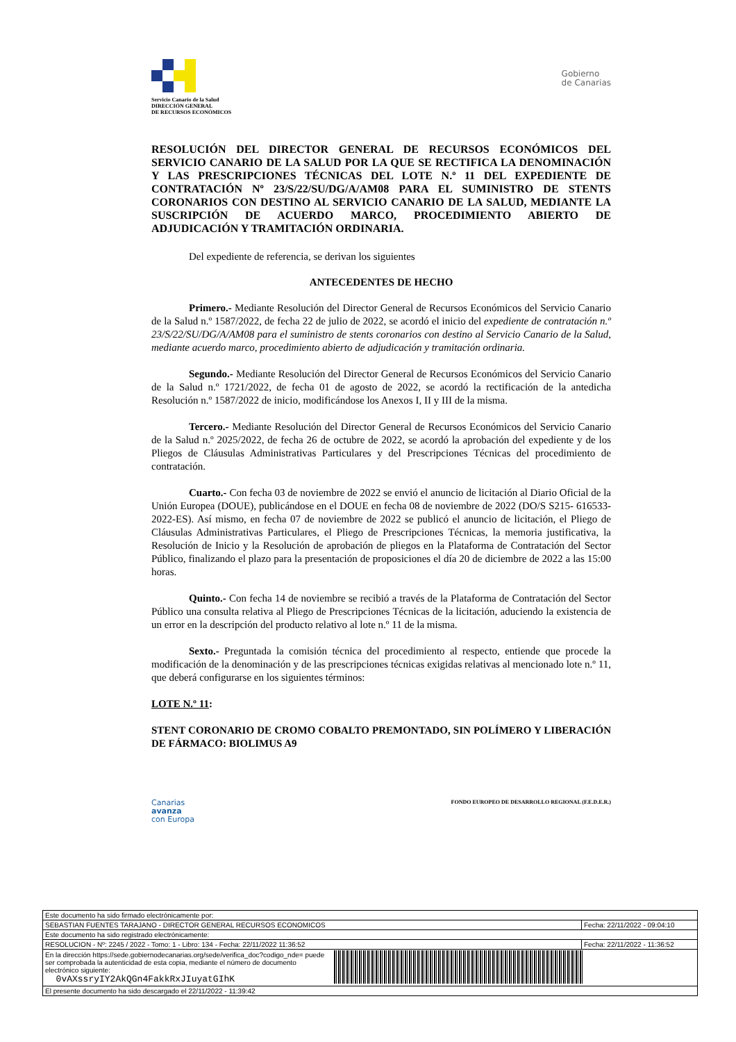Servicio Canario de la Salud
DIRECCIÓN GENERAL
DE RECURSOS ECONÓMICOS
Gobierno
de Canarias
RESOLUCIÓN DEL DIRECTOR GENERAL DE RECURSOS ECONÓMICOS DEL SERVICIO CANARIO DE LA SALUD POR LA QUE SE RECTIFICA LA DENOMINACIÓN Y LAS PRESCRIPCIONES TÉCNICAS DEL LOTE N.º 11 DEL EXPEDIENTE DE CONTRATACIÓN Nº 23/S/22/SU/DG/A/AM08 PARA EL SUMINISTRO DE STENTS CORONARIOS CON DESTINO AL SERVICIO CANARIO DE LA SALUD, MEDIANTE LA SUSCRIPCIÓN DE ACUERDO MARCO, PROCEDIMIENTO ABIERTO DE ADJUDICACIÓN Y TRAMITACIÓN ORDINARIA.
Del expediente de referencia, se derivan los siguientes
ANTECEDENTES DE HECHO
Primero.- Mediante Resolución del Director General de Recursos Económicos del Servicio Canario de la Salud n.º 1587/2022, de fecha 22 de julio de 2022, se acordó el inicio del expediente de contratación n.º 23/S/22/SU/DG/A/AM08 para el suministro de stents coronarios con destino al Servicio Canario de la Salud, mediante acuerdo marco, procedimiento abierto de adjudicación y tramitación ordinaria.
Segundo.- Mediante Resolución del Director General de Recursos Económicos del Servicio Canario de la Salud n.º 1721/2022, de fecha 01 de agosto de 2022, se acordó la rectificación de la antedicha Resolución n.º 1587/2022 de inicio, modificándose los Anexos I, II y III de la misma.
Tercero.- Mediante Resolución del Director General de Recursos Económicos del Servicio Canario de la Salud n.º 2025/2022, de fecha 26 de octubre de 2022, se acordó la aprobación del expediente y de los Pliegos de Cláusulas Administrativas Particulares y del Prescripciones Técnicas del procedimiento de contratación.
Cuarto.- Con fecha 03 de noviembre de 2022 se envió el anuncio de licitación al Diario Oficial de la Unión Europea (DOUE), publicándose en el DOUE en fecha 08 de noviembre de 2022 (DO/S S215- 616533-2022-ES). Así mismo, en fecha 07 de noviembre de 2022 se publicó el anuncio de licitación, el Pliego de Cláusulas Administrativas Particulares, el Pliego de Prescripciones Técnicas, la memoria justificativa, la Resolución de Inicio y la Resolución de aprobación de pliegos en la Plataforma de Contratación del Sector Público, finalizando el plazo para la presentación de proposiciones el día 20 de diciembre de 2022 a las 15:00 horas.
Quinto.- Con fecha 14 de noviembre se recibió a través de la Plataforma de Contratación del Sector Público una consulta relativa al Pliego de Prescripciones Técnicas de la licitación, aduciendo la existencia de un error en la descripción del producto relativo al lote n.º 11 de la misma.
Sexto.- Preguntada la comisión técnica del procedimiento al respecto, entiende que procede la modificación de la denominación y de las prescripciones técnicas exigidas relativas al mencionado lote n.º 11, que deberá configurarse en los siguientes términos:
LOTE N.º 11:
STENT CORONARIO DE CROMO COBALTO PREMONTADO, SIN POLÍMERO Y LIBERACIÓN DE FÁRMACO: BIOLIMUS A9
Canarias
avanza
con Europa
FONDO EUROPEO DE DESARROLLO REGIONAL (F.E.D.E.R.)
| Este documento ha sido firmado electrónicamente por: | | |
| SEBASTIAN FUENTES TARAJANO - DIRECTOR GENERAL RECURSOS ECONOMICOS | | Fecha: 22/11/2022 - 09:04:10 |
| Este documento ha sido registrado electrónicamente: | | |
| RESOLUCION - Nº: 2245 / 2022 - Tomo: 1 - Libro: 134 - Fecha: 22/11/2022 11:36:52 | | Fecha: 22/11/2022 - 11:36:52 |
| En la dirección https://sede.gobiernodecanarias.org/sede/verifica_doc?codigo_nde= puede ser comprobada la autenticidad de esta copia, mediante el número de documento electrónico siguiente: 0vAXssryIY2AkQGn4FakkRxJIuyatGIhK | | |
| El presente documento ha sido descargado el 22/11/2022 - 11:39:42 | | |